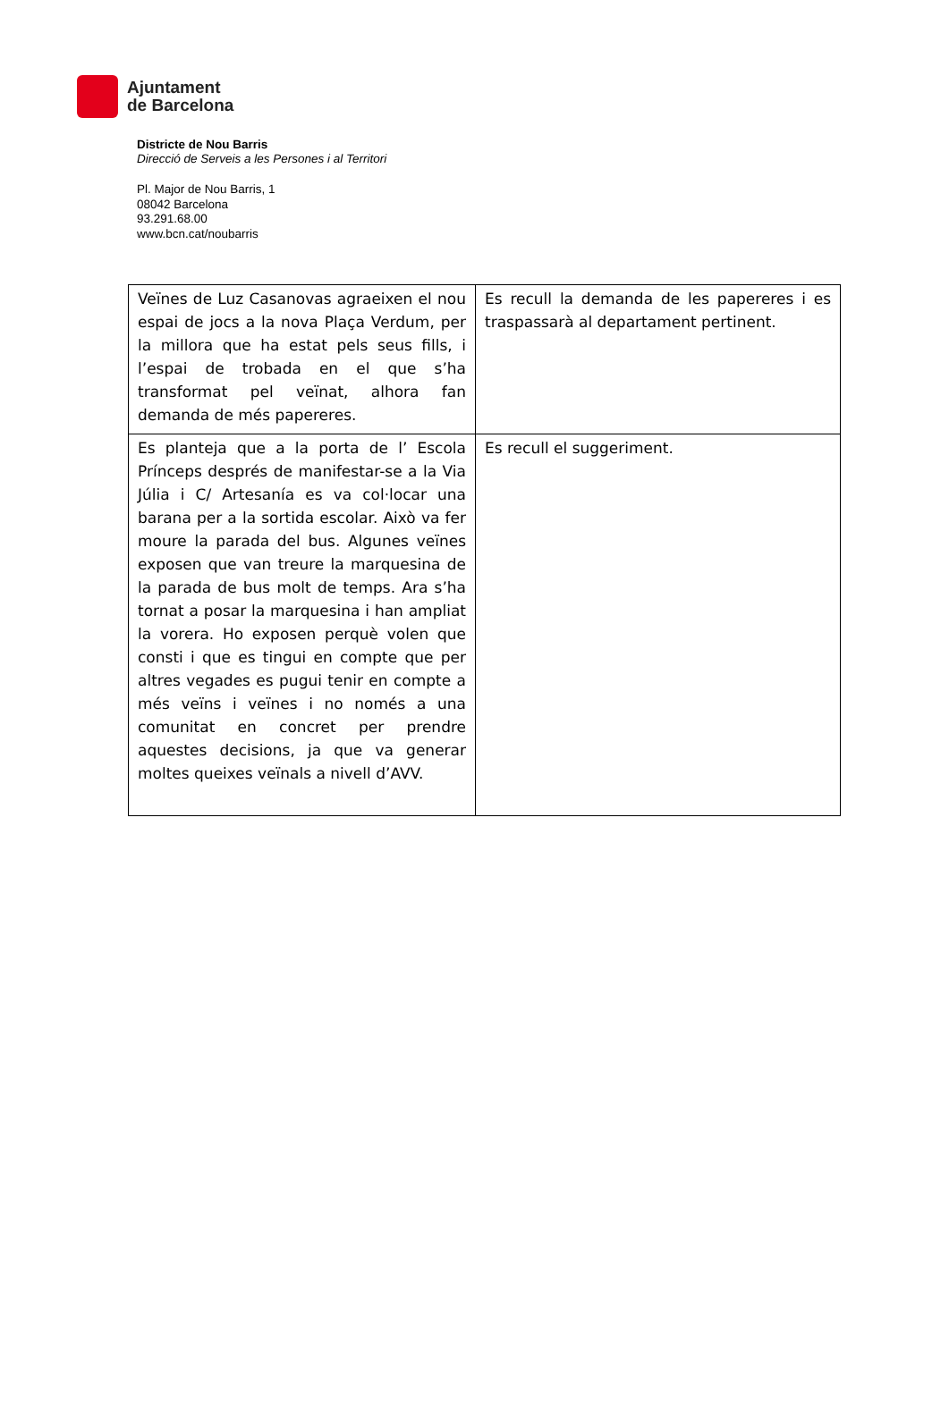Ajuntament
de Barcelona
Districte de Nou Barris
Direcció de Serveis a les Persones i al Territori
Pl. Major de Nou Barris, 1
08042 Barcelona
93.291.68.00
www.bcn.cat/noubarris
| Veïnes de Luz Casanovas agraeixen el nou espai de jocs a la nova Plaça Verdum, per la millora que ha estat pels seus fills, i l’espai de trobada en el que s’ha transformat pel veïnat, alhora fan demanda de més papereres. | Es recull la demanda de les papereres i es traspassarà al departament pertinent. |
| Es planteja que a la porta de l’ Escola Prínceps després de manifestar-se a la Via Júlia i C/ Artesanía es va col·locar una barana per a la sortida escolar. Això va fer moure la parada del bus. Algunes veïnes exposen que van treure la marquesina de la parada de bus molt de temps. Ara s’ha tornat a posar la marquesina i han ampliat la vorera. Ho exposen perquè volen que consti i que es tingui en compte que per altres vegades es pugui tenir en compte a més veïns i veïnes i no només a una comunitat en concret per prendre aquestes decisions, ja que va generar moltes queixes veïnals a nivell d’AVV. | Es recull el suggeriment. |